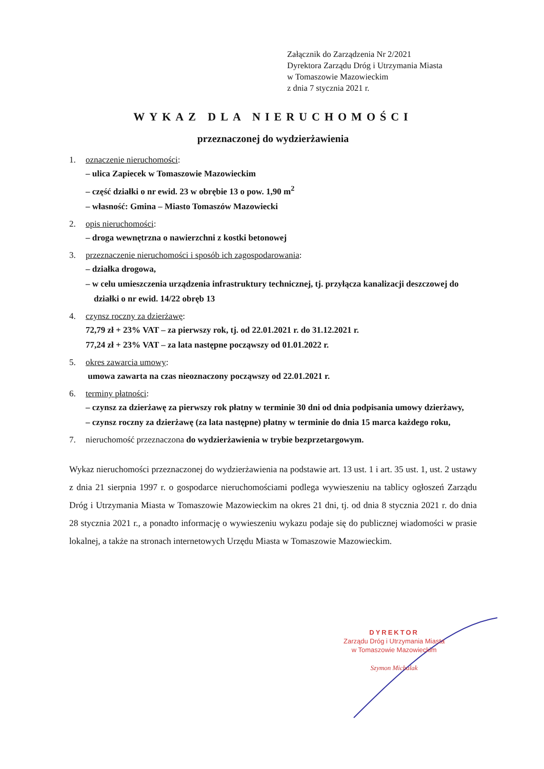Załącznik do Zarządzenia Nr 2/2021
Dyrektora Zarządu Dróg i Utrzymania Miasta
w Tomaszowie Mazowieckim
z dnia 7 stycznia 2021 r.
WYKAZ DLA NIERUCHOMOŚCI
przeznaczonej do wydzierżawienia
1. oznaczenie nieruchomości:
– ulica Zapiecek w Tomaszowie Mazowieckim
– część działki o nr ewid. 23 w obrębie 13 o pow. 1,90 m<sup>2</sup>
– własność: Gmina – Miasto Tomaszów Mazowiecki
2. opis nieruchomości:
– droga wewnętrzna o nawierzchni z kostki betonowej
3. przeznaczenie nieruchomości i sposób ich zagospodarowania:
– działka drogowa,
– w celu umieszczenia urządzenia infrastruktury technicznej, tj. przyłącza kanalizacji deszczowej do działki o nr ewid. 14/22 obręb 13
4. czynsz roczny za dzierżawę:
72,79 zł + 23% VAT – za pierwszy rok, tj. od 22.01.2021 r. do 31.12.2021 r.
77,24 zł + 23% VAT – za lata następne począwszy od 01.01.2022 r.
5. okres zawarcia umowy:
umowa zawarta na czas nieoznaczony począwszy od 22.01.2021 r.
6. terminy płatności:
– czynsz za dzierżawę za pierwszy rok płatny w terminie 30 dni od dnia podpisania umowy dzierżawy,
– czynsz roczny za dzierżawę (za lata następne) płatny w terminie do dnia 15 marca każdego roku,
7. nieruchomość przeznaczona do wydzierżawienia w trybie bezprzetargowym.
Wykaz nieruchomości przeznaczonej do wydzierżawienia na podstawie art. 13 ust. 1 i art. 35 ust. 1, ust. 2 ustawy z dnia 21 sierpnia 1997 r. o gospodarce nieruchomościami podlega wywieszeniu na tablicy ogłoszeń Zarządu Dróg i Utrzymania Miasta w Tomaszowie Mazowieckim na okres 21 dni, tj. od dnia 8 stycznia 2021 r. do dnia 28 stycznia 2021 r., a ponadto informację o wywieszeniu wykazu podaje się do publicznej wiadomości w prasie lokalnej, a także na stronach internetowych Urzędu Miasta w Tomaszowie Mazowieckim.
DYREKTOR
Zarządu Dróg i Utrzymania Miasta
w Tomaszowie Mazowieckim
Szymon Michalak